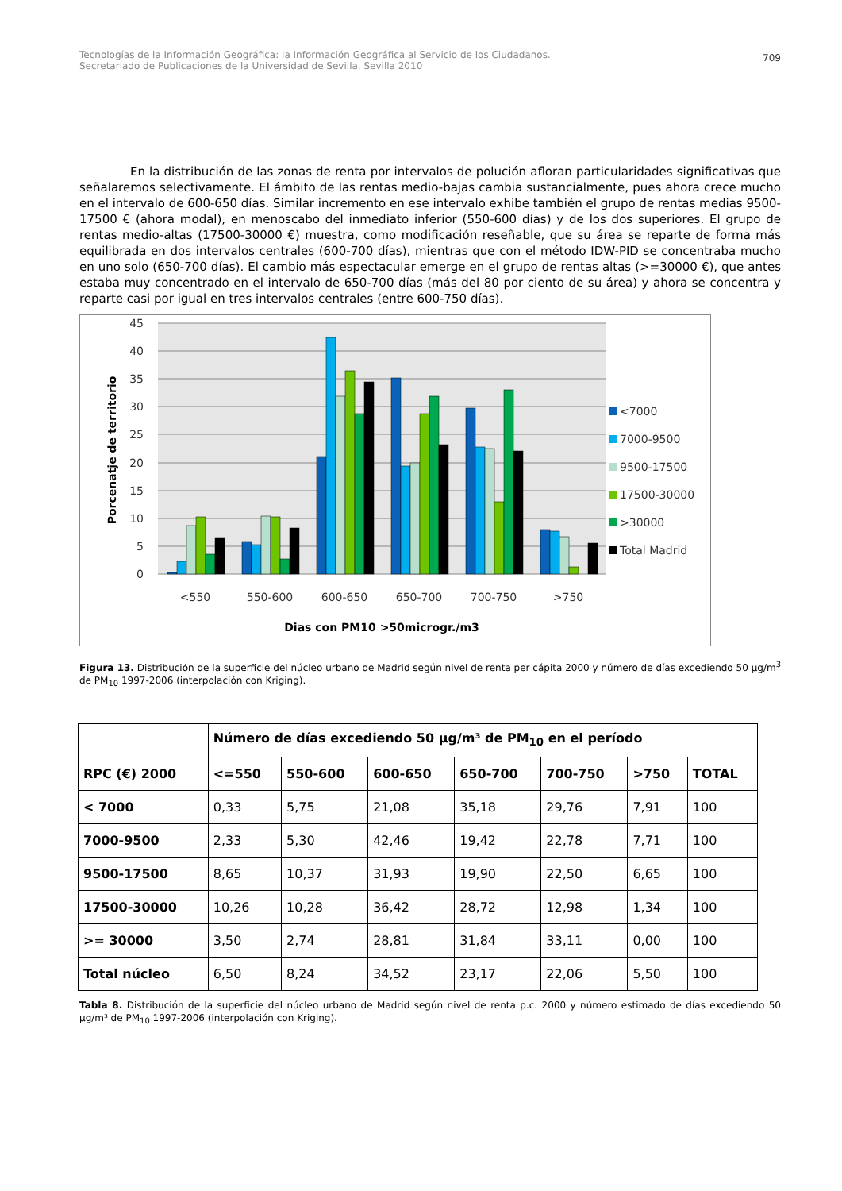Tecnologías de la Información Geográfica: la Información Geográfica al Servicio de los Ciudadanos.
Secretariado de Publicaciones de la Universidad de Sevilla. Sevilla 2010
709
En la distribución de las zonas de renta por intervalos de polución afloran particularidades significativas que señalaremos selectivamente. El ámbito de las rentas medio-bajas cambia sustancialmente, pues ahora crece mucho en el intervalo de 600-650 días. Similar incremento en ese intervalo exhibe también el grupo de rentas medias 9500-17500 € (ahora modal), en menoscabo del inmediato inferior (550-600 días) y de los dos superiores. El grupo de rentas medio-altas (17500-30000 €) muestra, como modificación reseñable, que su área se reparte de forma más equilibrada en dos intervalos centrales (600-700 días), mientras que con el método IDW-PID se concentraba mucho en uno solo (650-700 días). El cambio más espectacular emerge en el grupo de rentas altas (>=30000 €), que antes estaba muy concentrado en el intervalo de 650-700 días (más del 80 por ciento de su área) y ahora se concentra y reparte casi por igual en tres intervalos centrales (entre 600-750 días).
45
40
35
30
25
20
15
10
5
0
Porcenatje de territorio
<550
550-600
600-650
650-700
700-750
>750
Dias con PM10 >50microgr./m3
<7000
7000-9500
9500-17500
17500-30000
>30000
Total Madrid
Figura 13. Distribución de la superficie del núcleo urbano de Madrid según nivel de renta per cápita 2000 y número de días excediendo 50 µg/m<sup>3</sup> de PM<sub>10</sub> 1997-2006 (interpolación con Kriging).
| | Número de días excediendo 50 µg/m³ de PM<sub>10</sub> en el período | | | | | | |
| --- | --- | --- | --- | --- | --- | --- | --- |
| RPC (€) 2000 | <=550 | 550-600 | 600-650 | 650-700 | 700-750 | >750 | TOTAL |
| < 7000 | 0,33 | 5,75 | 21,08 | 35,18 | 29,76 | 7,91 | 100 |
| 7000-9500 | 2,33 | 5,30 | 42,46 | 19,42 | 22,78 | 7,71 | 100 |
| 9500-17500 | 8,65 | 10,37 | 31,93 | 19,90 | 22,50 | 6,65 | 100 |
| 17500-30000 | 10,26 | 10,28 | 36,42 | 28,72 | 12,98 | 1,34 | 100 |
| >= 30000 | 3,50 | 2,74 | 28,81 | 31,84 | 33,11 | 0,00 | 100 |
| Total núcleo | 6,50 | 8,24 | 34,52 | 23,17 | 22,06 | 5,50 | 100 |
Tabla 8. Distribución de la superficie del núcleo urbano de Madrid según nivel de renta p.c. 2000 y número estimado de días excediendo 50 µg/m³ de PM<sub>10</sub> 1997-2006 (interpolación con Kriging).